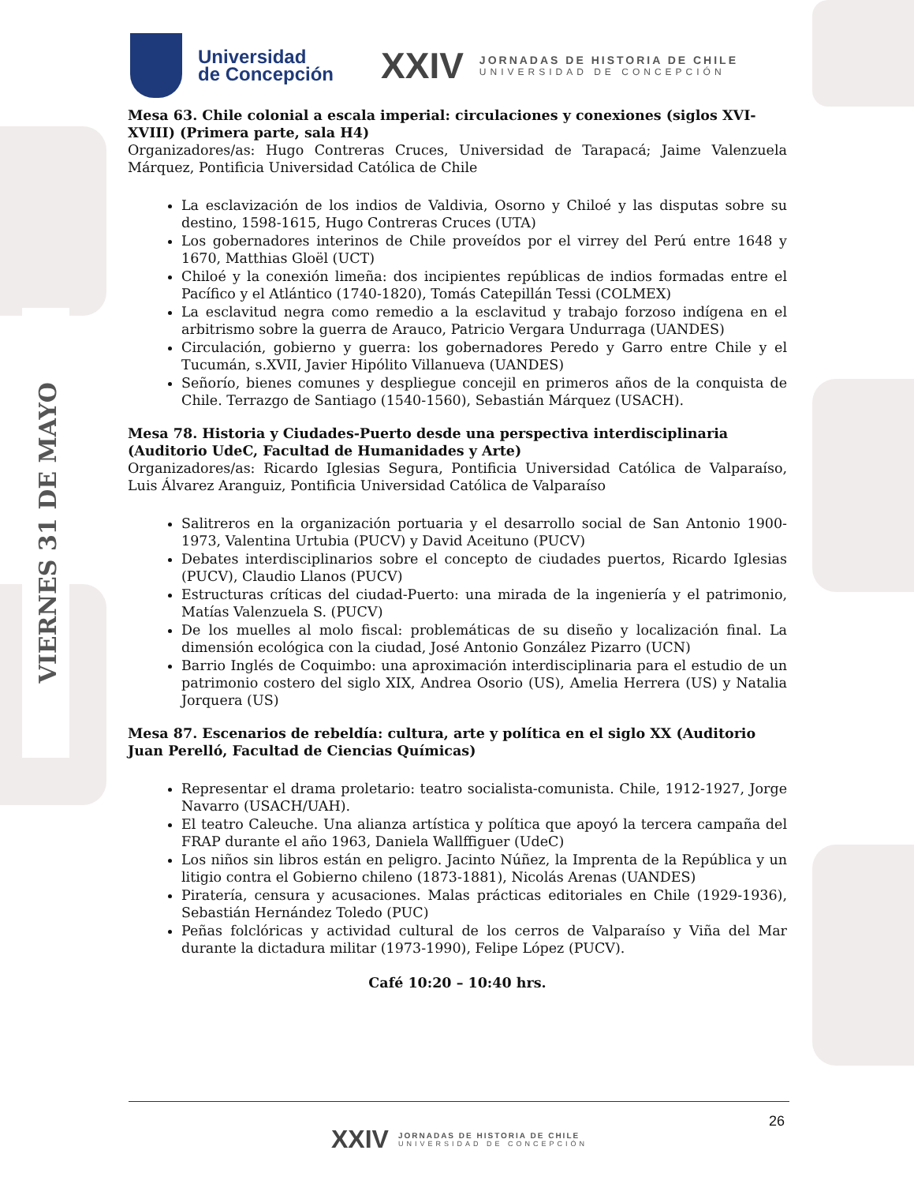VIERNES 31 DE MAYO
Universidad
de Concepción
XXIV
JORNADAS DE HISTORIA DE CHILE
UNIVERSIDAD DE CONCEPCIÓN
Mesa 63. Chile colonial a escala imperial: circulaciones y conexiones (siglos XVI-XVIII) (Primera parte, sala H4)
Organizadores/as: Hugo Contreras Cruces, Universidad de Tarapacá; Jaime Valenzuela Márquez, Pontificia Universidad Católica de Chile
La esclavización de los indios de Valdivia, Osorno y Chiloé y las disputas sobre su destino, 1598-1615, Hugo Contreras Cruces (UTA)
Los gobernadores interinos de Chile proveídos por el virrey del Perú entre 1648 y 1670, Matthias Gloël (UCT)
Chiloé y la conexión limeña: dos incipientes repúblicas de indios formadas entre el Pacífico y el Atlántico (1740-1820), Tomás Catepillán Tessi (COLMEX)
La esclavitud negra como remedio a la esclavitud y trabajo forzoso indígena en el arbitrismo sobre la guerra de Arauco, Patricio Vergara Undurraga (UANDES)
Circulación, gobierno y guerra: los gobernadores Peredo y Garro entre Chile y el Tucumán, s.XVII, Javier Hipólito Villanueva (UANDES)
Señorío, bienes comunes y despliegue concejil en primeros años de la conquista de Chile. Terrazgo de Santiago (1540-1560), Sebastián Márquez (USACH).
Mesa 78. Historia y Ciudades-Puerto desde una perspectiva interdisciplinaria (Auditorio UdeC, Facultad de Humanidades y Arte)
Organizadores/as: Ricardo Iglesias Segura, Pontificia Universidad Católica de Valparaíso, Luis Álvarez Aranguiz, Pontificia Universidad Católica de Valparaíso
Salitreros en la organización portuaria y el desarrollo social de San Antonio 1900-1973, Valentina Urtubia (PUCV) y David Aceituno (PUCV)
Debates interdisciplinarios sobre el concepto de ciudades puertos, Ricardo Iglesias (PUCV), Claudio Llanos (PUCV)
Estructuras críticas del ciudad-Puerto: una mirada de la ingeniería y el patrimonio, Matías Valenzuela S. (PUCV)
De los muelles al molo fiscal: problemáticas de su diseño y localización final. La dimensión ecológica con la ciudad, José Antonio González Pizarro (UCN)
Barrio Inglés de Coquimbo: una aproximación interdisciplinaria para el estudio de un patrimonio costero del siglo XIX, Andrea Osorio (US), Amelia Herrera (US) y Natalia Jorquera (US)
Mesa 87. Escenarios de rebeldía: cultura, arte y política en el siglo XX (Auditorio Juan Perelló, Facultad de Ciencias Químicas)
Representar el drama proletario: teatro socialista-comunista. Chile, 1912-1927, Jorge Navarro (USACH/UAH).
El teatro Caleuche. Una alianza artística y política que apoyó la tercera campaña del FRAP durante el año 1963, Daniela Wallffiguer (UdeC)
Los niños sin libros están en peligro. Jacinto Núñez, la Imprenta de la República y un litigio contra el Gobierno chileno (1873-1881), Nicolás Arenas (UANDES)
Piratería, censura y acusaciones. Malas prácticas editoriales en Chile (1929-1936), Sebastián Hernández Toledo (PUC)
Peñas folclóricas y actividad cultural de los cerros de Valparaíso y Viña del Mar durante la dictadura militar (1973-1990), Felipe López (PUCV).
Café 10:20 – 10:40 hrs.
26
XXIV
JORNADAS DE HISTORIA DE CHILE
UNIVERSIDAD DE CONCEPCIÓN